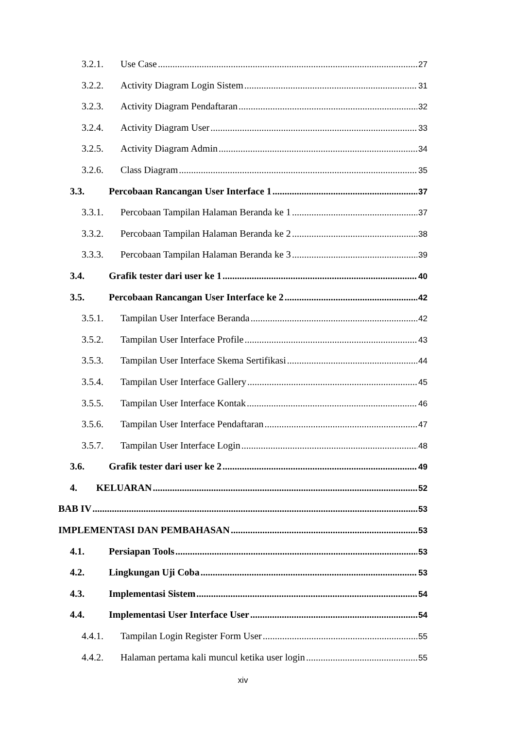3.2.1. Use Case 27
3.2.2. Activity Diagram Login Sistem 31
3.2.3. Activity Diagram Pendaftaran 32
3.2.4. Activity Diagram User 33
3.2.5. Activity Diagram Admin 34
3.2.6. Class Diagram 35
3.3. Percobaan Rancangan User Interface 1 37
3.3.1. Percobaan Tampilan Halaman Beranda ke 1 37
3.3.2. Percobaan Tampilan Halaman Beranda ke 2 38
3.3.3. Percobaan Tampilan Halaman Beranda ke 3 39
3.4. Grafik tester dari user ke 1 40
3.5. Percobaan Rancangan User Interface ke 2 42
3.5.1. Tampilan User Interface Beranda 42
3.5.2. Tampilan User Interface Profile 43
3.5.3. Tampilan User Interface Skema Sertifikasi 44
3.5.4. Tampilan User Interface Gallery 45
3.5.5. Tampilan User Interface Kontak 46
3.5.6. Tampilan User Interface Pendaftaran 47
3.5.7. Tampilan User Interface Login 48
3.6. Grafik tester dari user ke 2 49
4. KELUARAN 52
BAB IV 53
IMPLEMENTASI DAN PEMBAHASAN 53
4.1. Persiapan Tools 53
4.2. Lingkungan Uji Coba 53
4.3. Implementasi Sistem 54
4.4. Implementasi User Interface User 54
4.4.1. Tampilan Login Register Form User 55
4.4.2. Halaman pertama kali muncul ketika user login 55
xiv